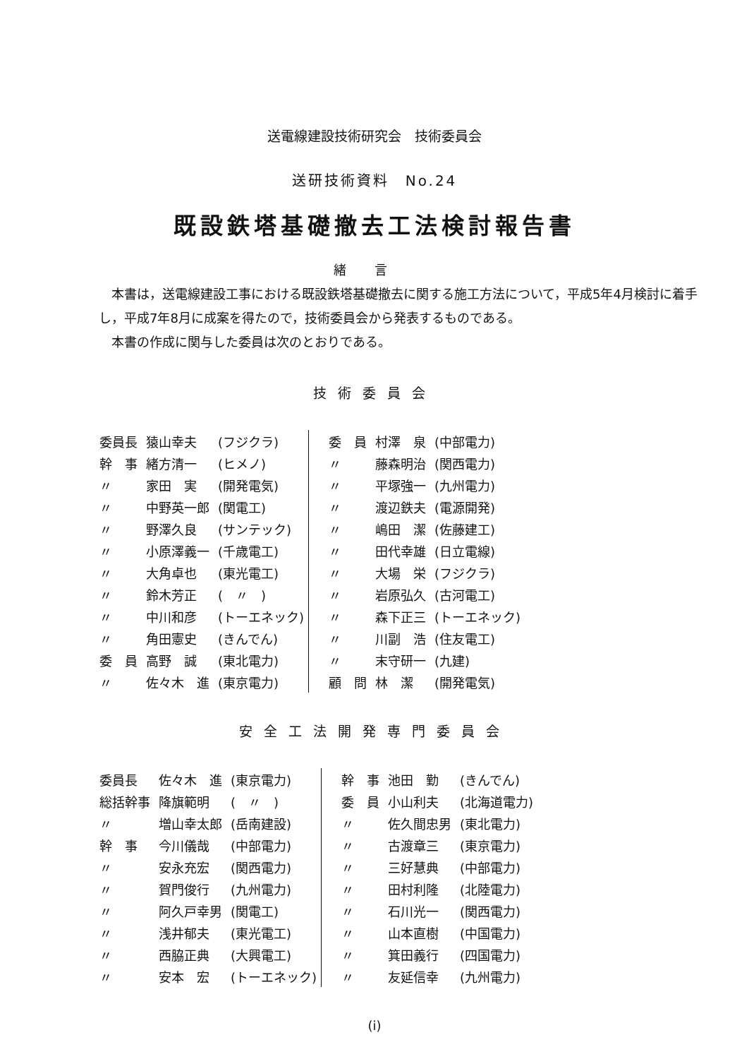送電線建設技術研究会　技術委員会
送研技術資料　No.24
既設鉄塔基礎撤去工法検討報告書
緒言
　本書は，送電線建設工事における既設鉄塔基礎撤去に関する施工方法について，平成5年4月検討に着手し，平成7年8月に成案を得たので，技術委員会から発表するものである。
　本書の作成に関与した委員は次のとおりである。
技術委員会
| 委員長 | 猿山幸夫 | (フジクラ) | 委 員 | 村澤 泉 | (中部電力) |
| 幹 事 | 緒方清一 | (ヒメノ) | 〃 | 藤森明治 | (関西電力) |
| 〃 | 家田 実 | (開発電気) | 〃 | 平塚強一 | (九州電力) |
| 〃 | 中野英一郎 | (関電工) | 〃 | 渡辺鉄夫 | (電源開発) |
| 〃 | 野澤久良 | (サンテック) | 〃 | 嶋田 潔 | (佐藤建工) |
| 〃 | 小原澤義一 | (千歳電工) | 〃 | 田代幸雄 | (日立電線) |
| 〃 | 大角卓也 | (東光電工) | 〃 | 大場 栄 | (フジクラ) |
| 〃 | 鈴木芳正 | ( 〃 ) | 〃 | 岩原弘久 | (古河電工) |
| 〃 | 中川和彦 | (トーエネック) | 〃 | 森下正三 | (トーエネック) |
| 〃 | 角田憲史 | (きんでん) | 〃 | 川副 浩 | (住友電工) |
| 委 員 | 高野 誠 | (東北電力) | 〃 | 末守研一 | (九建) |
| 〃 | 佐々木 進 | (東京電力) | 顧 問 | 林 潔 | (開発電気) |
安全工法開発専門委員会
| 委員長 | 佐々木 進 | (東京電力) | 幹 事 | 池田 勤 | (きんでん) |
| 総括幹事 | 降旗範明 | ( 〃 ) | 委 員 | 小山利夫 | (北海道電力) |
| 〃 | 増山幸太郎 | (岳南建設) | 〃 | 佐久間忠男 | (東北電力) |
| 幹 事 | 今川儀哉 | (中部電力) | 〃 | 古渡章三 | (東京電力) |
| 〃 | 安永充宏 | (関西電力) | 〃 | 三好慧典 | (中部電力) |
| 〃 | 賀門俊行 | (九州電力) | 〃 | 田村利隆 | (北陸電力) |
| 〃 | 阿久戸幸男 | (関電工) | 〃 | 石川光一 | (関西電力) |
| 〃 | 浅井郁夫 | (東光電工) | 〃 | 山本直樹 | (中国電力) |
| 〃 | 西脇正典 | (大興電工) | 〃 | 箕田義行 | (四国電力) |
| 〃 | 安本 宏 | (トーエネック) | 〃 | 友延信幸 | (九州電力) |
(i)